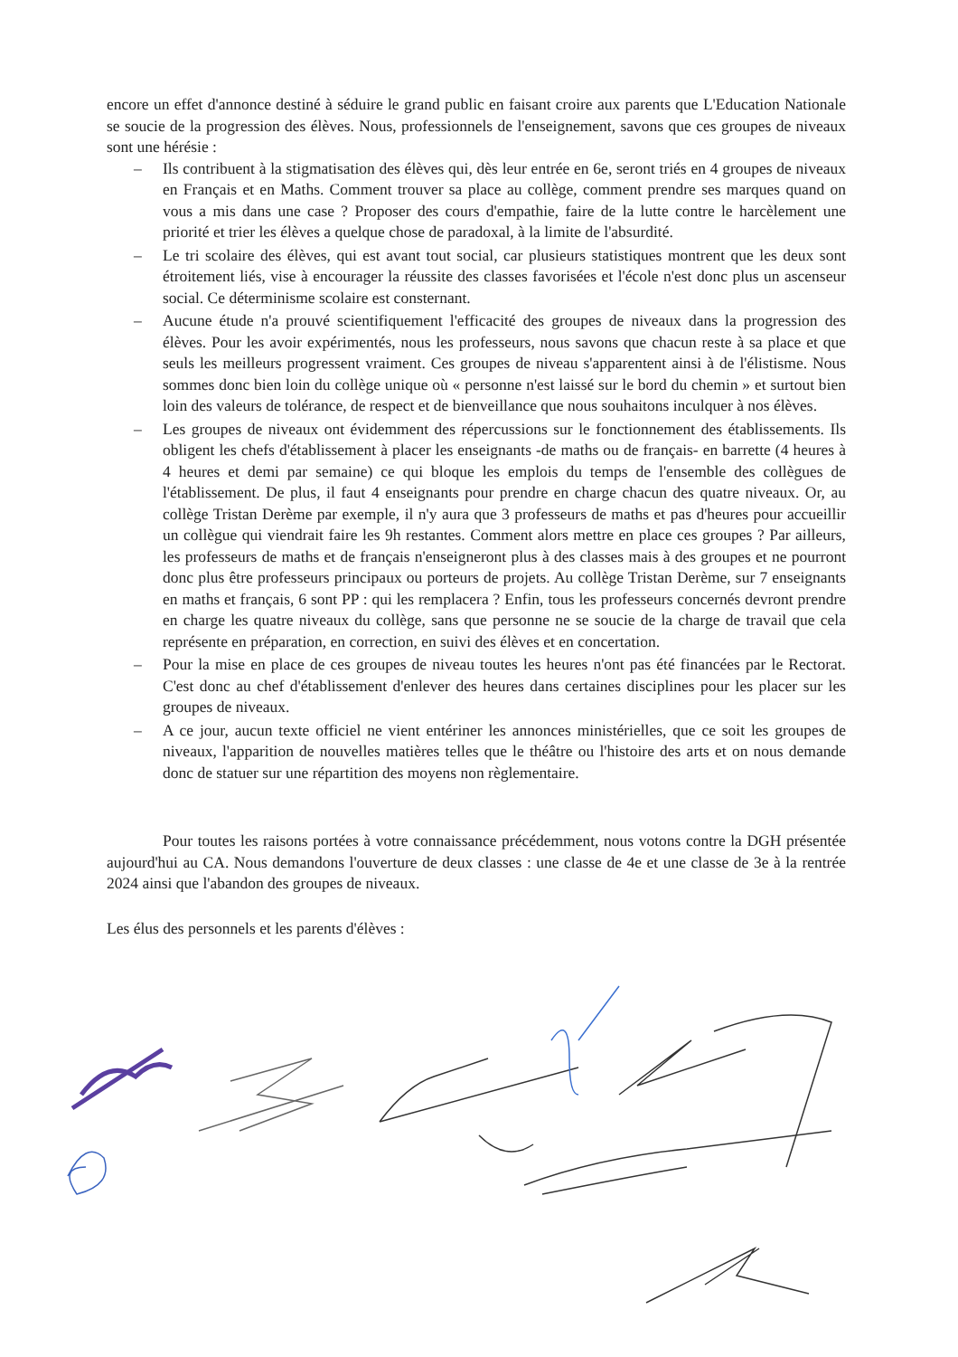encore un effet d'annonce destiné à séduire le grand public en faisant croire aux parents que L'Education Nationale se soucie de la progression des élèves. Nous, professionnels de l'enseignement, savons que ces groupes de niveaux sont une hérésie :
– Ils contribuent à la stigmatisation des élèves qui, dès leur entrée en 6e, seront triés en 4 groupes de niveaux en Français et en Maths. Comment trouver sa place au collège, comment prendre ses marques quand on vous a mis dans une case ? Proposer des cours d'empathie, faire de la lutte contre le harcèlement une priorité et trier les élèves a quelque chose de paradoxal, à la limite de l'absurdité.
– Le tri scolaire des élèves, qui est avant tout social, car plusieurs statistiques montrent que les deux sont étroitement liés, vise à encourager la réussite des classes favorisées et l'école n'est donc plus un ascenseur social. Ce déterminisme scolaire est consternant.
– Aucune étude n'a prouvé scientifiquement l'efficacité des groupes de niveaux dans la progression des élèves. Pour les avoir expérimentés, nous les professeurs, nous savons que chacun reste à sa place et que seuls les meilleurs progressent vraiment. Ces groupes de niveau s'apparentent ainsi à de l'élistisme. Nous sommes donc bien loin du collège unique où « personne n'est laissé sur le bord du chemin » et surtout bien loin des valeurs de tolérance, de respect et de bienveillance que nous souhaitons inculquer à nos élèves.
– Les groupes de niveaux ont évidemment des répercussions sur le fonctionnement des établissements. Ils obligent les chefs d'établissement à placer les enseignants -de maths ou de français- en barrette (4 heures à 4 heures et demi par semaine) ce qui bloque les emplois du temps de l'ensemble des collègues de l'établissement. De plus, il faut 4 enseignants pour prendre en charge chacun des quatre niveaux. Or, au collège Tristan Derème par exemple, il n'y aura que 3 professeurs de maths et pas d'heures pour accueillir un collègue qui viendrait faire les 9h restantes. Comment alors mettre en place ces groupes ? Par ailleurs, les professeurs de maths et de français n'enseigneront plus à des classes mais à des groupes et ne pourront donc plus être professeurs principaux ou porteurs de projets. Au collège Tristan Derème, sur 7 enseignants en maths et français, 6 sont PP : qui les remplacera ? Enfin, tous les professeurs concernés devront prendre en charge les quatre niveaux du collège, sans que personne ne se soucie de la charge de travail que cela représente en préparation, en correction, en suivi des élèves et en concertation.
– Pour la mise en place de ces groupes de niveau toutes les heures n'ont pas été financées par le Rectorat. C'est donc au chef d'établissement d'enlever des heures dans certaines disciplines pour les placer sur les groupes de niveaux.
– A ce jour, aucun texte officiel ne vient entériner les annonces ministérielles, que ce soit les groupes de niveaux, l'apparition de nouvelles matières telles que le théâtre ou l'histoire des arts et on nous demande donc de statuer sur une répartition des moyens non règlementaire.
Pour toutes les raisons portées à votre connaissance précédemment, nous votons contre la DGH présentée aujourd'hui au CA. Nous demandons l'ouverture de deux classes : une classe de 4e et une classe de 3e à la rentrée 2024 ainsi que l'abandon des groupes de niveaux.
Les élus des personnels et les parents d'élèves :